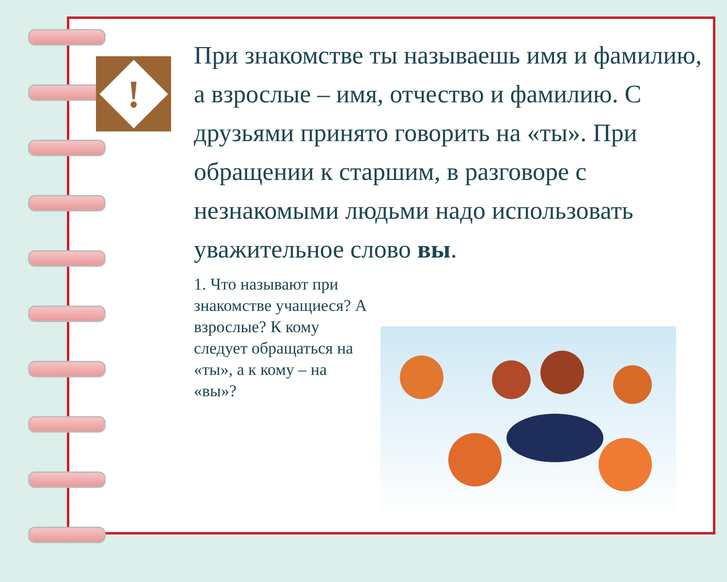!
При знакомстве ты называешь имя и фамилию, а взрослые – имя, отчество и фамилию. С друзьями принято говорить на «ты». При обращении к старшим, в разговоре с незнакомыми людьми надо использовать уважительное слово вы.
1. Что называют при знакомстве учащиеся? А взрослые? К кому следует обращаться на «ты», а к кому – на «вы»?